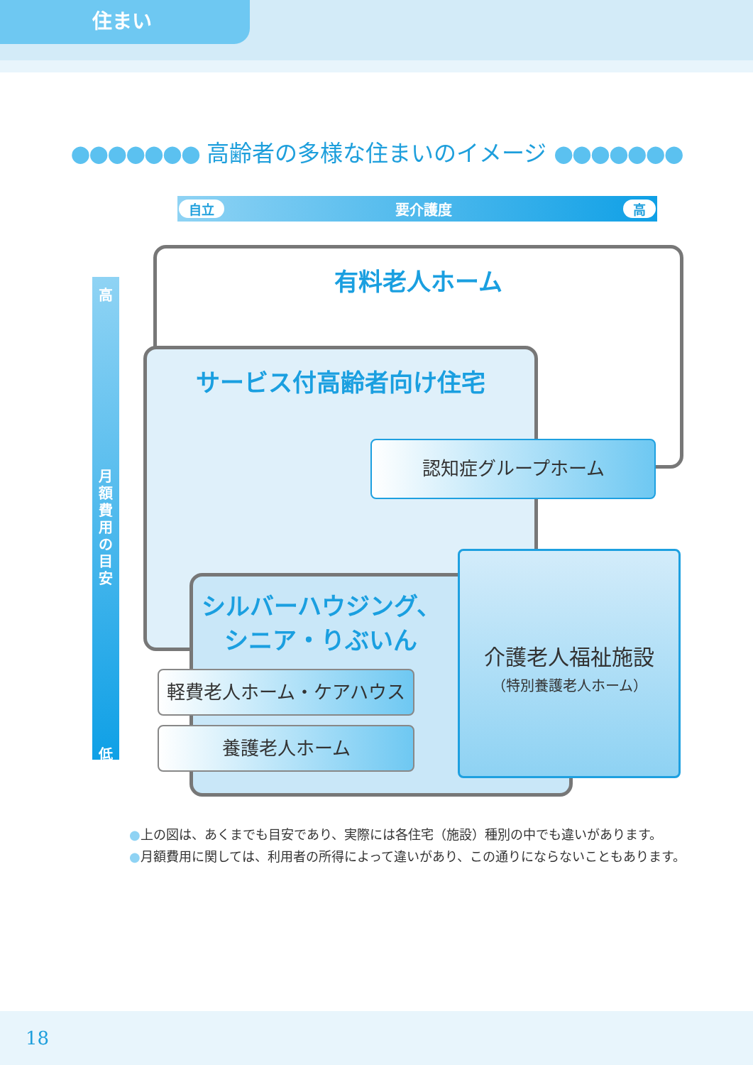住まい
●●●●●●● 高齢者の多様な住まいのイメージ ●●●●●●●
自立 要介護度 高
高
月
額
費
用
の
目
安
低
有料老人ホーム
サービス付高齢者向け住宅
認知症グループホーム
シルバーハウジング、
シニア・りぶいん
軽費老人ホーム・ケアハウス
養護老人ホーム
介護老人福祉施設
（特別養護老人ホーム）
●上の図は、あくまでも目安であり、実際には各住宅（施設）種別の中でも違いがあります。
●月額費用に関しては、利用者の所得によって違いがあり、この通りにならないこともあります。
18